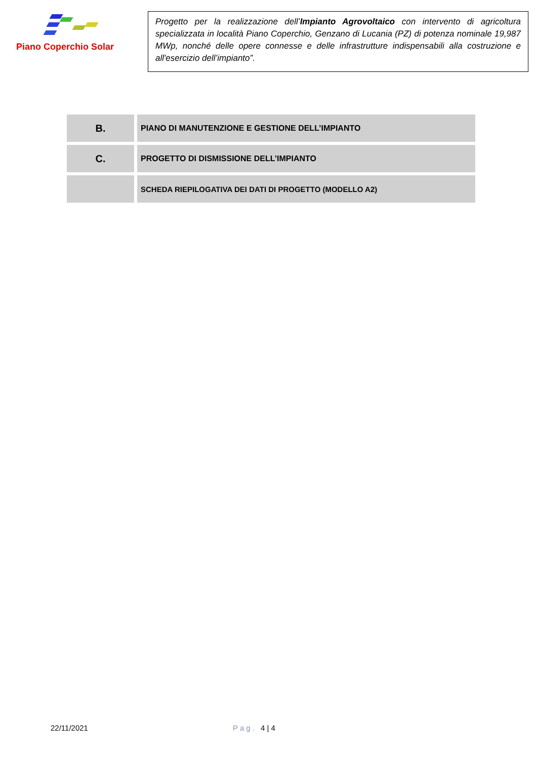Piano Coperchio Solar
Progetto per la realizzazione dell’Impianto Agrovoltaico con intervento di agricoltura specializzata in località Piano Coperchio, Genzano di Lucania (PZ) di potenza nominale 19,987 MWp, nonché delle opere connesse e delle infrastrutture indispensabili alla costruzione e all'esercizio dell’impianto”.
| B. | PIANO DI MANUTENZIONE E GESTIONE DELL’IMPIANTO |
| C. | PROGETTO DI DISMISSIONE DELL’IMPIANTO |
| | SCHEDA RIEPILOGATIVA DEI DATI DI PROGETTO (MODELLO A2) |
22/11/2021 Pag. 4 | 4